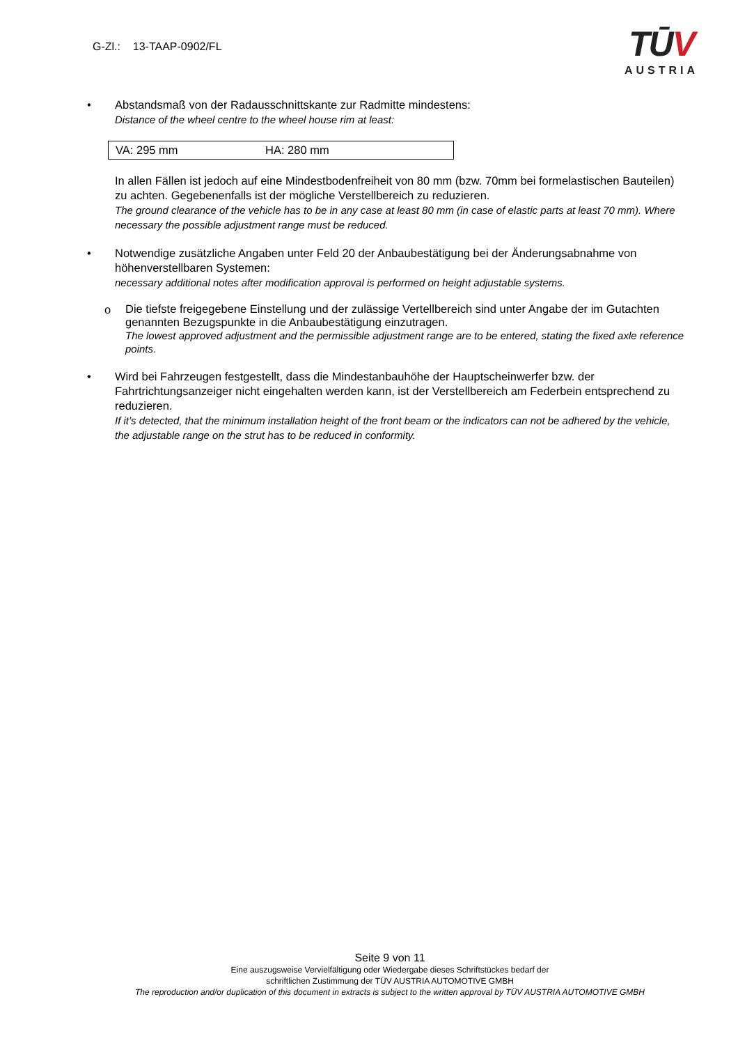G-Zl.: 13-TAAP-0902/FL
TŪV
AUSTRIA
• Abstandsmaß von der Radausschnittskante zur Radmitte mindestens:
Distance of the wheel centre to the wheel house rim at least:
| VA: 295 mm | HA: 280 mm |
In allen Fällen ist jedoch auf eine Mindestbodenfreiheit von 80 mm (bzw. 70mm bei formelastischen Bauteilen) zu achten. Gegebenenfalls ist der mögliche Verstellbereich zu reduzieren.
The ground clearance of the vehicle has to be in any case at least 80 mm (in case of elastic parts at least 70 mm). Where necessary the possible adjustment range must be reduced.
• Notwendige zusätzliche Angaben unter Feld 20 der Anbaubestätigung bei der Änderungsabnahme von höhenverstellbaren Systemen:
necessary additional notes after modification approval is performed on height adjustable systems.
o
Die tiefste freigegebene Einstellung und der zulässige Vertellbereich sind unter Angabe der im Gutachten genannten Bezugspunkte in die Anbaubestätigung einzutragen.
The lowest approved adjustment and the permissible adjustment range are to be entered, stating the fixed axle reference points.
• Wird bei Fahrzeugen festgestellt, dass die Mindestanbauhöhe der Hauptscheinwerfer bzw. der Fahrtrichtungsanzeiger nicht eingehalten werden kann, ist der Verstellbereich am Federbein entsprechend zu reduzieren.
If it’s detected, that the minimum installation height of the front beam or the indicators can not be adhered by the vehicle, the adjustable range on the strut has to be reduced in conformity.
Seite 9 von 11
Eine auszugsweise Vervielfältigung oder Wiedergabe dieses Schriftstückes bedarf der
schriftlichen Zustimmung der TÜV AUSTRIA AUTOMOTIVE GMBH
The reproduction and/or duplication of this document in extracts is subject to the written approval by TÜV AUSTRIA AUTOMOTIVE GMBH